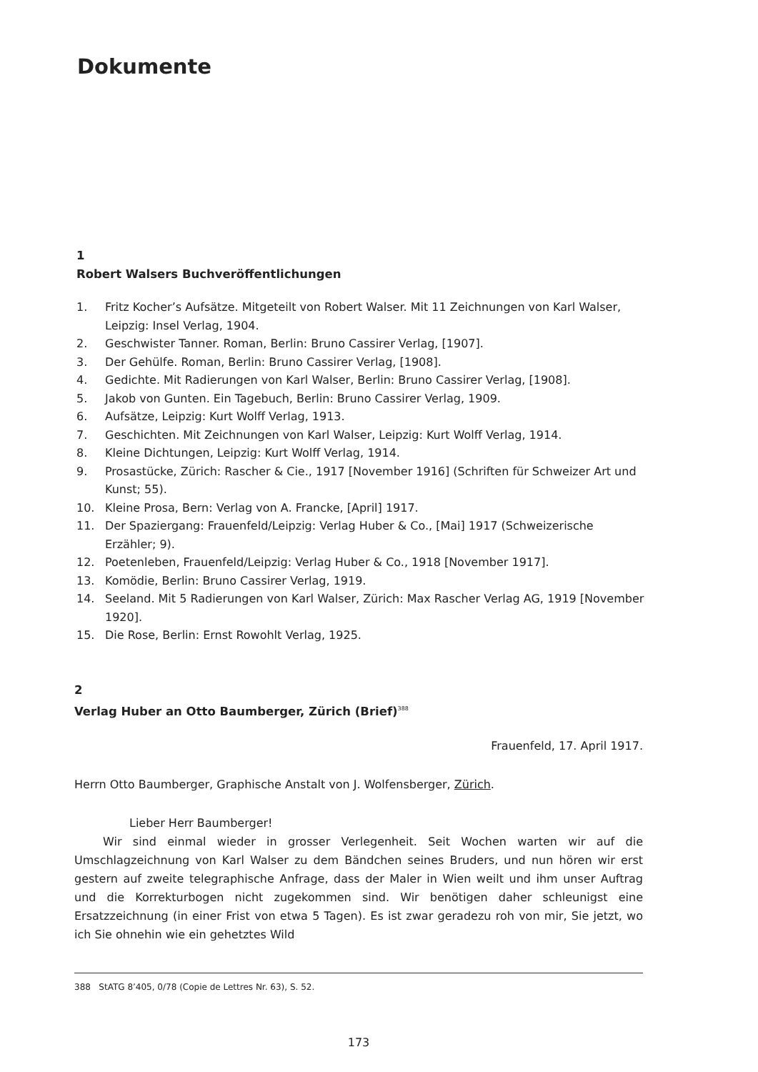Dokumente
1
Robert Walsers Buchveröffentlichungen
1. Fritz Kocher’s Aufsätze. Mitgeteilt von Robert Walser. Mit 11 Zeichnungen von Karl Walser, Leipzig: Insel Verlag, 1904.
2. Geschwister Tanner. Roman, Berlin: Bruno Cassirer Verlag, [1907].
3. Der Gehülfe. Roman, Berlin: Bruno Cassirer Verlag, [1908].
4. Gedichte. Mit Radierungen von Karl Walser, Berlin: Bruno Cassirer Verlag, [1908].
5. Jakob von Gunten. Ein Tagebuch, Berlin: Bruno Cassirer Verlag, 1909.
6. Aufsätze, Leipzig: Kurt Wolff Verlag, 1913.
7. Geschichten. Mit Zeichnungen von Karl Walser, Leipzig: Kurt Wolff Verlag, 1914.
8. Kleine Dichtungen, Leipzig: Kurt Wolff Verlag, 1914.
9. Prosastücke, Zürich: Rascher & Cie., 1917 [November 1916] (Schriften für Schweizer Art und Kunst; 55).
10. Kleine Prosa, Bern: Verlag von A. Francke, [April] 1917.
11. Der Spaziergang: Frauenfeld/Leipzig: Verlag Huber & Co., [Mai] 1917 (Schweizerische Erzähler; 9).
12. Poetenleben, Frauenfeld/Leipzig: Verlag Huber & Co., 1918 [November 1917].
13. Komödie, Berlin: Bruno Cassirer Verlag, 1919.
14. Seeland. Mit 5 Radierungen von Karl Walser, Zürich: Max Rascher Verlag AG, 1919 [November 1920].
15. Die Rose, Berlin: Ernst Rowohlt Verlag, 1925.
2
Verlag Huber an Otto Baumberger, Zürich (Brief)<sup>388</sup>
Frauenfeld, 17. April 1917.
Herrn Otto Baumberger, Graphische Anstalt von J. Wolfensberger, Zürich.
Lieber Herr Baumberger!
Wir sind einmal wieder in grosser Verlegenheit. Seit Wochen warten wir auf die Umschlagzeichnung von Karl Walser zu dem Bändchen seines Bruders, und nun hören wir erst gestern auf zweite telegraphische Anfrage, dass der Maler in Wien weilt und ihm unser Auftrag und die Korrekturbogen nicht zugekommen sind. Wir benötigen daher schleunigst eine Ersatzzeichnung (in einer Frist von etwa 5 Tagen). Es ist zwar geradezu roh von mir, Sie jetzt, wo ich Sie ohnehin wie ein gehetztes Wild
388 StATG 8’405, 0/78 (Copie de Lettres Nr. 63), S. 52.
173